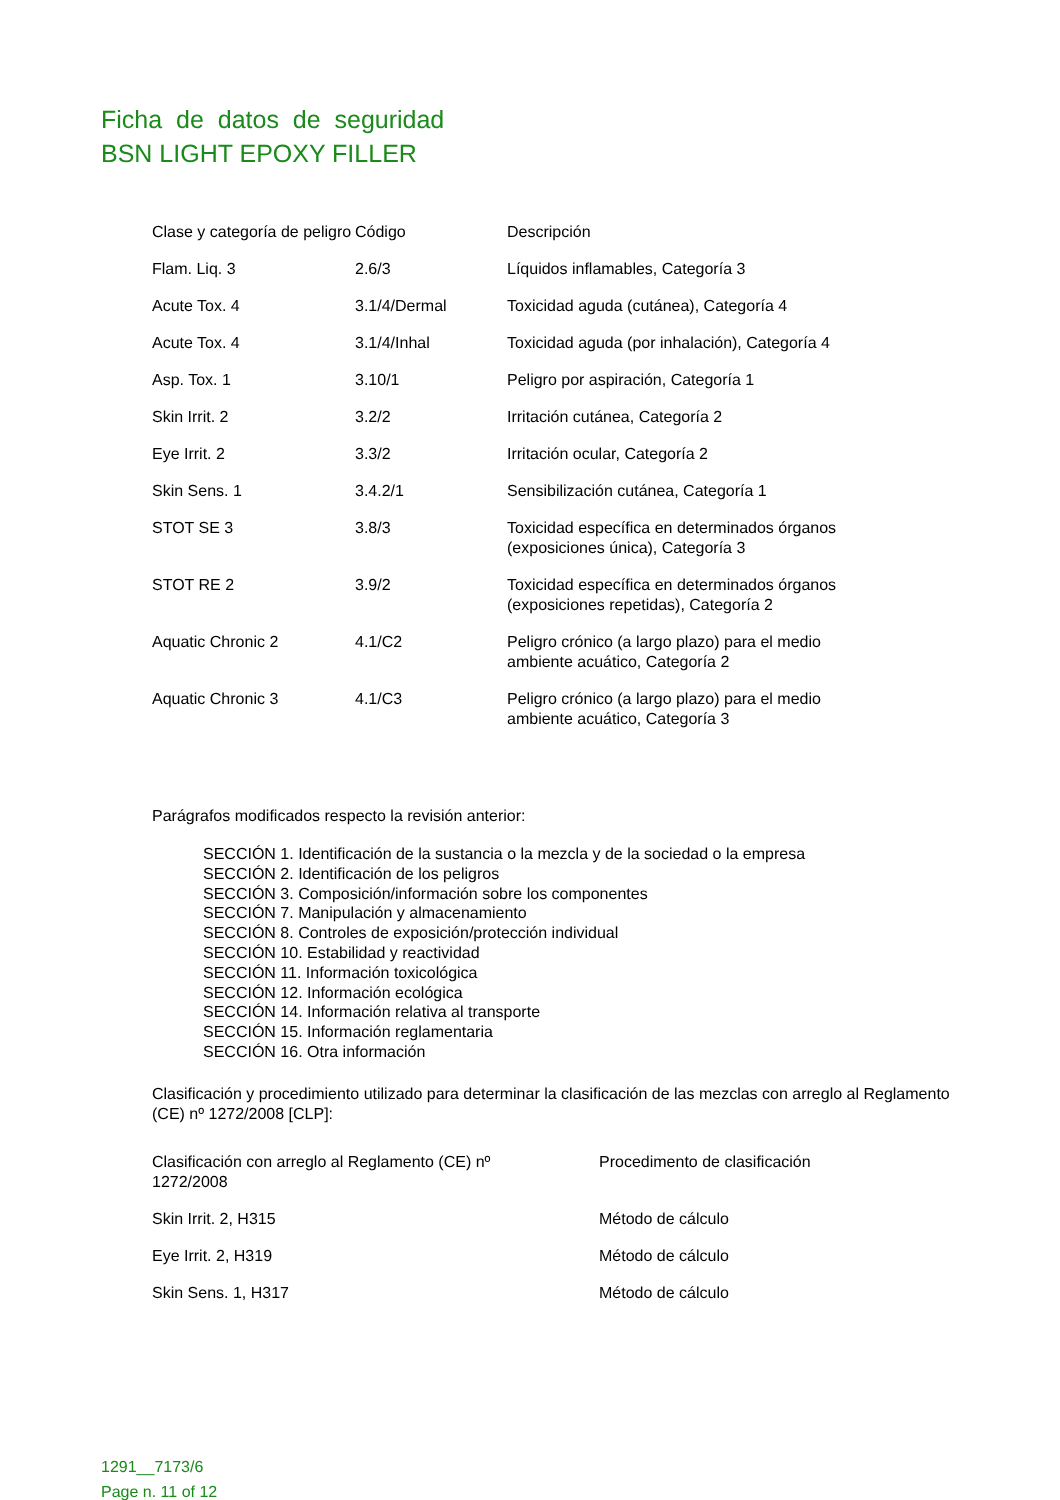Ficha de datos de seguridad
BSN LIGHT EPOXY FILLER
| Clase y categoría de peligro | Código | Descripción |
| --- | --- | --- |
| Flam. Liq. 3 | 2.6/3 | Líquidos inflamables, Categoría 3 |
| Acute Tox. 4 | 3.1/4/Dermal | Toxicidad aguda (cutánea), Categoría 4 |
| Acute Tox. 4 | 3.1/4/Inhal | Toxicidad aguda (por inhalación), Categoría 4 |
| Asp. Tox. 1 | 3.10/1 | Peligro por aspiración, Categoría 1 |
| Skin Irrit. 2 | 3.2/2 | Irritación cutánea, Categoría 2 |
| Eye Irrit. 2 | 3.3/2 | Irritación ocular, Categoría 2 |
| Skin Sens. 1 | 3.4.2/1 | Sensibilización cutánea, Categoría 1 |
| STOT SE 3 | 3.8/3 | Toxicidad específica en determinados órganos (exposiciones única), Categoría 3 |
| STOT RE 2 | 3.9/2 | Toxicidad específica en determinados órganos (exposiciones repetidas), Categoría 2 |
| Aquatic Chronic 2 | 4.1/C2 | Peligro crónico (a largo plazo) para el medio ambiente acuático, Categoría 2 |
| Aquatic Chronic 3 | 4.1/C3 | Peligro crónico (a largo plazo) para el medio ambiente acuático, Categoría 3 |
Parágrafos modificados respecto la revisión anterior:
SECCIÓN 1. Identificación de la sustancia o la mezcla y de la sociedad o la empresa
SECCIÓN 2. Identificación de los peligros
SECCIÓN 3. Composición/información sobre los componentes
SECCIÓN 7. Manipulación y almacenamiento
SECCIÓN 8. Controles de exposición/protección individual
SECCIÓN 10. Estabilidad y reactividad
SECCIÓN 11. Información toxicológica
SECCIÓN 12. Información ecológica
SECCIÓN 14. Información relativa al transporte
SECCIÓN 15. Información reglamentaria
SECCIÓN 16. Otra información
Clasificación y procedimiento utilizado para determinar la clasificación de las mezclas con arreglo al Reglamento (CE) nº 1272/2008 [CLP]:
| Clasificación con arreglo al Reglamento (CE) nº 1272/2008 | Procedimento de clasificación |
| --- | --- |
| Skin Irrit. 2, H315 | Método de cálculo |
| Eye Irrit. 2, H319 | Método de cálculo |
| Skin Sens. 1, H317 | Método de cálculo |
1291__7173/6
Page n. 11 of 12